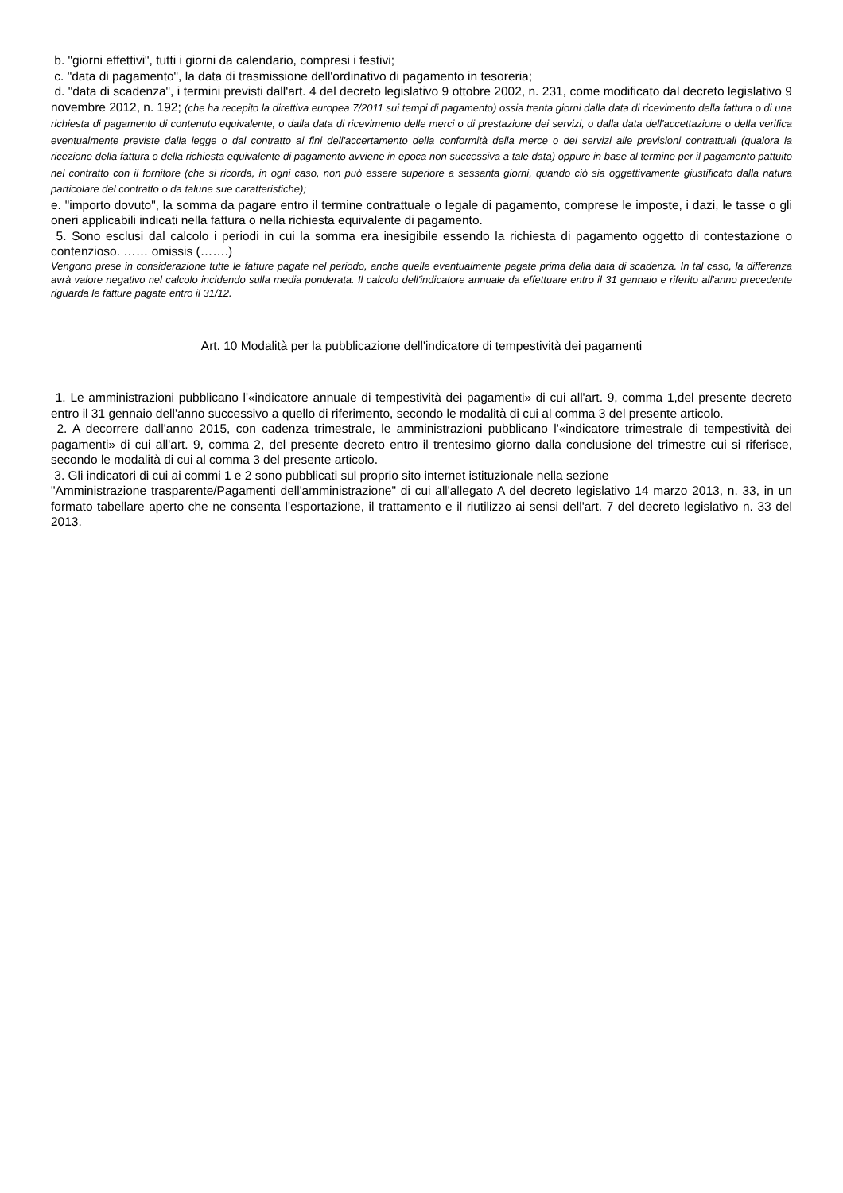b. "giorni effettivi", tutti i giorni da calendario, compresi i festivi;
c. "data di pagamento", la data di trasmissione dell'ordinativo di pagamento in tesoreria;
d. "data di scadenza", i termini previsti dall'art. 4 del decreto legislativo 9 ottobre 2002, n. 231, come modificato dal decreto legislativo 9 novembre 2012, n. 192; (che ha recepito la direttiva europea 7/2011 sui tempi di pagamento) ossia trenta giorni dalla data di ricevimento della fattura o di una richiesta di pagamento di contenuto equivalente, o dalla data di ricevimento delle merci o di prestazione dei servizi, o dalla data dell'accettazione o della verifica eventualmente previste dalla legge o dal contratto ai fini dell'accertamento della conformità della merce o dei servizi alle previsioni contrattuali (qualora la ricezione della fattura o della richiesta equivalente di pagamento avviene in epoca non successiva a tale data) oppure in base al termine per il pagamento pattuito nel contratto con il fornitore (che si ricorda, in ogni caso, non può essere superiore a sessanta giorni, quando ciò sia oggettivamente giustificato dalla natura particolare del contratto o da talune sue caratteristiche);
e. "importo dovuto", la somma da pagare entro il termine contrattuale o legale di pagamento, comprese le imposte, i dazi, le tasse o gli oneri applicabili indicati nella fattura o nella richiesta equivalente di pagamento.
5. Sono esclusi dal calcolo i periodi in cui la somma era inesigibile essendo la richiesta di pagamento oggetto di contestazione o contenzioso. …… omissis (…….)
Vengono prese in considerazione tutte le fatture pagate nel periodo, anche quelle eventualmente pagate prima della data di scadenza. In tal caso, la differenza avrà valore negativo nel calcolo incidendo sulla media ponderata. Il calcolo dell'indicatore annuale da effettuare entro il 31 gennaio e riferito all'anno precedente riguarda le fatture pagate entro il 31/12.
Art. 10 Modalità per la pubblicazione dell'indicatore di tempestività dei pagamenti
1. Le amministrazioni pubblicano l'«indicatore annuale di tempestività dei pagamenti» di cui all'art. 9, comma 1,del presente decreto entro il 31 gennaio dell'anno successivo a quello di riferimento, secondo le modalità di cui al comma 3 del presente articolo.
2. A decorrere dall'anno 2015, con cadenza trimestrale, le amministrazioni pubblicano l'«indicatore trimestrale di tempestività dei pagamenti» di cui all'art. 9, comma 2, del presente decreto entro il trentesimo giorno dalla conclusione del trimestre cui si riferisce, secondo le modalità di cui al comma 3 del presente articolo.
3. Gli indicatori di cui ai commi 1 e 2 sono pubblicati sul proprio sito internet istituzionale nella sezione
"Amministrazione trasparente/Pagamenti dell'amministrazione" di cui all'allegato A del decreto legislativo 14 marzo 2013, n. 33, in un formato tabellare aperto che ne consenta l'esportazione, il trattamento e il riutilizzo ai sensi dell'art. 7 del decreto legislativo n. 33 del 2013.